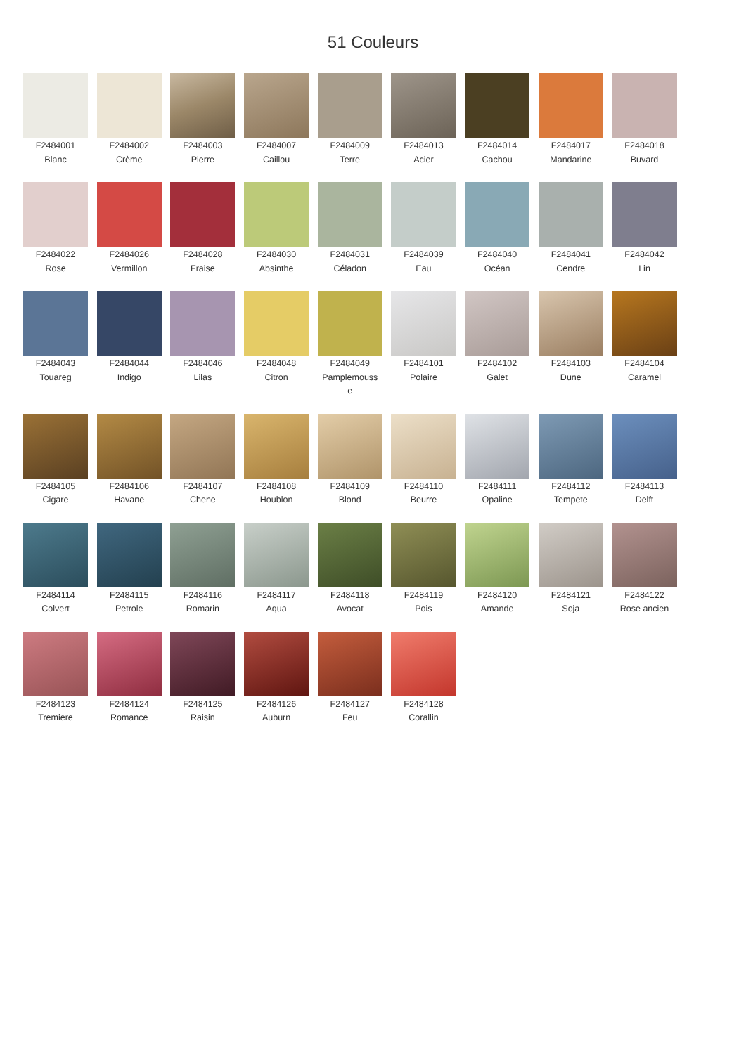51 Couleurs
F2484001
Blanc
F2484002
Crème
F2484003
Pierre
F2484007
Caillou
F2484009
Terre
F2484013
Acier
F2484014
Cachou
F2484017
Mandarine
F2484018
Buvard
F2484022
Rose
F2484026
Vermillon
F2484028
Fraise
F2484030
Absinthe
F2484031
Céladon
F2484039
Eau
F2484040
Océan
F2484041
Cendre
F2484042
Lin
F2484043
Touareg
F2484044
Indigo
F2484046
Lilas
F2484048
Citron
F2484049
Pamplemouss
e
F2484101
Polaire
F2484102
Galet
F2484103
Dune
F2484104
Caramel
F2484105
Cigare
F2484106
Havane
F2484107
Chene
F2484108
Houblon
F2484109
Blond
F2484110
Beurre
F2484111
Opaline
F2484112
Tempete
F2484113
Delft
F2484114
Colvert
F2484115
Petrole
F2484116
Romarin
F2484117
Aqua
F2484118
Avocat
F2484119
Pois
F2484120
Amande
F2484121
Soja
F2484122
Rose ancien
F2484123
Tremiere
F2484124
Romance
F2484125
Raisin
F2484126
Auburn
F2484127
Feu
F2484128
Corallin